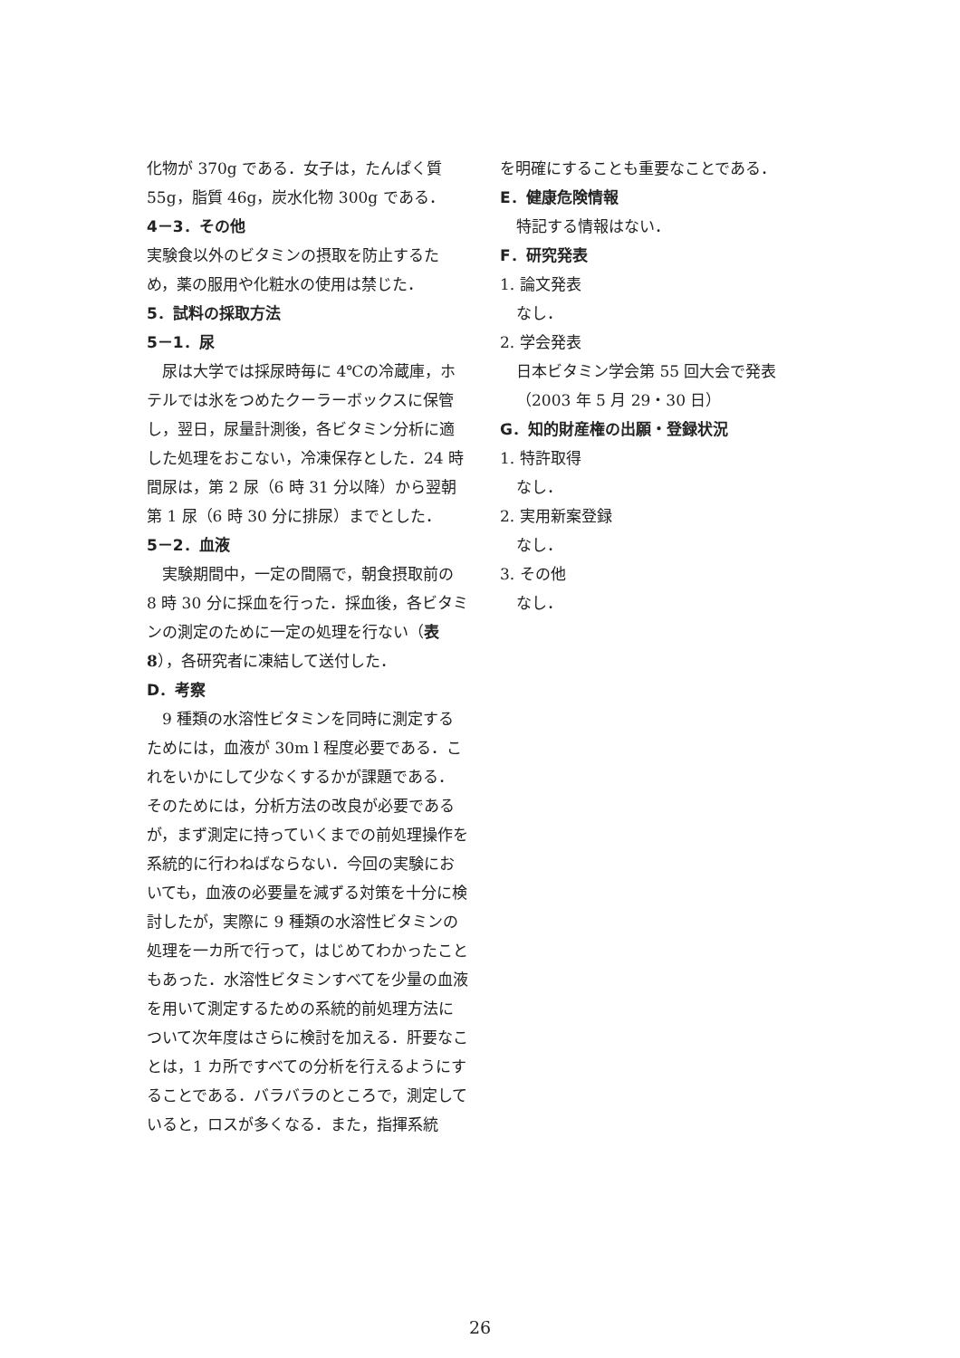化物が 370g である．女子は，たんぱく質 55g，脂質 46g，炭水化物 300g である．
4－3．その他
実験食以外のビタミンの摂取を防止するため，薬の服用や化粧水の使用は禁じた．
5．試料の採取方法
5－1．尿
　尿は大学では採尿時毎に 4℃の冷蔵庫，ホテルでは氷をつめたクーラーボックスに保管し，翌日，尿量計測後，各ビタミン分析に適した処理をおこない，冷凍保存とした．24 時間尿は，第 2 尿（6 時 31 分以降）から翌朝第 1 尿（6 時 30 分に排尿）までとした．
5－2．血液
　実験期間中，一定の間隔で，朝食摂取前の 8 時 30 分に採血を行った．採血後，各ビタミンの測定のために一定の処理を行ない（表 8），各研究者に凍結して送付した．
D．考察
　9 種類の水溶性ビタミンを同時に測定するためには，血液が 30m l 程度必要である．これをいかにして少なくするかが課題である．そのためには，分析方法の改良が必要であるが，まず測定に持っていくまでの前処理操作を系統的に行わねばならない．今回の実験においても，血液の必要量を減ずる対策を十分に検討したが，実際に 9 種類の水溶性ビタミンの処理を一カ所で行って，はじめてわかったこともあった．水溶性ビタミンすべてを少量の血液を用いて測定するための系統的前処理方法について次年度はさらに検討を加える．肝要なことは，1 カ所ですべての分析を行えるようにすることである．バラバラのところで，測定していると，ロスが多くなる．また，指揮系統
を明確にすることも重要なことである．
E．健康危険情報
特記する情報はない．
F．研究発表
1. 論文発表
なし．
2. 学会発表
日本ビタミン学会第 55 回大会で発表（2003 年 5 月 29・30 日）
G．知的財産権の出願・登録状況
1. 特許取得
なし．
2. 実用新案登録
なし．
3. その他
なし．
26